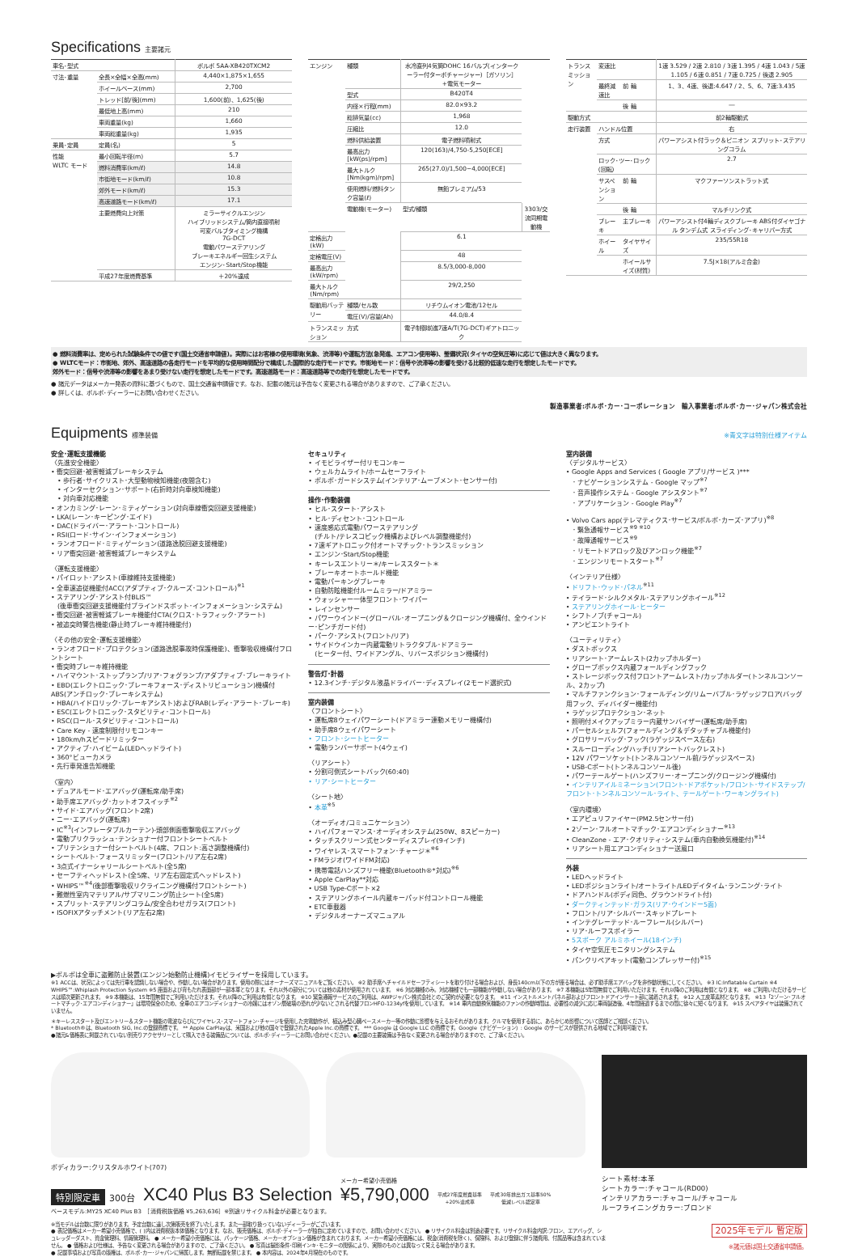Specifications 主要諸元
| 車名･型式 | | ボルボ 5AA-XB420TXCM2 |
| 寸法･重量 | 全長×全幅×全高(mm) | 4,440×1,875×1,655 |
| | ホイールベース(mm) | 2,700 |
| | トレッド[前/後](mm) | 1,600(前)、1,625(後) |
| | 最低地上高(mm) | 210 |
| | 車両重量(kg) | 1,660 |
| | 車両総重量(kg) | 1,935 |
| 乗員･定員 | 定員(名) | 5 |
| 性能 WLTC モード | 最小回転半径(m) | 5.7 |
| | 燃料消費率(km/ℓ) | 14.8 |
| | 市街地モード(km/ℓ) | 10.8 |
| | 郊外モード(km/ℓ) | 15.3 |
| | 高速道路モード(km/ℓ) | 17.1 |
| | 主要燃費向上対策 | ミラーサイクルエンジン ハイブリッドシステム/筒内直接噴射 可変バルブタイミング機構 7G-DCT 電動パワーステアリング ブレーキエネルギー回生システム エンジン･Start/Stop機能 |
| | 平成27年度燃費基準 | ＋20%達成 |
| エンジン | 種類 | 水冷直列4気筒DOHC 16バルブ(インタークーラー付ターボチャージャー)［ガソリン］+電気モーター | |
| | 型式 | B420T4 | |
| | 内径×行程(mm) | 82.0×93.2 | |
| | 総排気量(cc) | 1,968 | |
| | 圧縮比 | 12.0 | |
| | 燃料供給装置 | 電子燃料噴射式 | |
| | 最高出力[kW(ps)/rpm] | 120(163)/4,750-5,250[ECE] | |
| | 最大トルク[Nm(kgm)/rpm] | 265(27.0)/1,500−4,000[ECE] | |
| | 使用燃料/燃料タンク容量(ℓ) | 無鉛プレミアム/53 | |
| | 電動機(モーター) | 型式/種類 | 3303/交流同期電動機 |
| 定格出力(kW) | | 6.1 | |
| 定格電圧(V) | | 48 | |
| 最高出力(kW/rpm) | | 8.5/3,000-8,000 | |
| 最大トルク(Nm/rpm) | | 29/2,250 | |
| 駆動用バッテリー | 種類/セル数 | リチウムイオン電池/12セル | |
| | 電圧(V)/容量(Ah) | 44.0/8.4 | |
| トランスミッション | 方式 | 電子制御前進7速A/T(7G-DCT)ギアトロニック | |
| トランスミッション | 変速比 | | 1速 3.529 / 2速 2.810 / 3速 1.395 / 4速 1.043 / 5速 1.105 / 6速 0.851 / 7速 0.725 / 後退 2.905 |
| | 最終減速比 | 前 輪 | 1、3、4速、後退:4.647 / 2、5、6、7速:3.435 |
| | | 後 輪 | ― |
| 駆動方式 | | | 前2輪駆動式 |
| 走行装置 | ハンドル位置 | | 右 |
| | 方式 | | パワーアシスト付ラック＆ピニオン スプリット･ステアリングコラム |
| | ロック･ツー･ロック(回転) | | 2.7 |
| | サスペンション | 前 輪 | マクファーソンストラット式 |
| | | 後 輪 | マルチリンク式 |
| | ブレーキ | 主ブレーキ | パワーアシスト付4輪ディスクブレーキ ABS付ダイヤゴナル タンデム式 スライディング･キャリパー方式 |
| | ホイール | タイヤサイズ | 235/55R18 |
| | | ホイールサイズ(材質) | 7.5J×18(アルミ合金) |
● 燃料消費率は、定められた試験条件での値です(国土交通省申請値)。実際にはお客様の使用環境(気象、渋滞等)や運転方法(急発進、エアコン使用等)、整備状況(タイヤの空気圧等)に応じて値は大きく異なります。
● WLTCモード：市街地、郊外、高速道路の各走行モードを平均的な使用時間配分で構成した国際的な走行モードです。市街地モード：信号や渋滞等の影響を受ける比較的低速な走行を想定したモードです。
郊外モード：信号や渋滞等の影響をあまり受けない走行を想定したモードです。高速道路モード：高速道路等での走行を想定したモードです。
● 諸元データはメーカー発表の資料に基づくもので、国土交通省申請値です。なお、記載の諸元は予告なく変更される場合がありますので、ご了承ください。
● 詳しくは、ボルボ･ディーラーにお問い合わせください。
製造事業者:ボルボ･カー･コーポレーション　輸入事業者:ボルボ･カー･ジャパン株式会社
Equipments 標準装備 ※青文字は特別仕様アイテム
安全･運転支援機能
〈先進安全機能〉
• 衝突回避･被害軽減ブレーキシステム
　• 歩行者･サイクリスト･大型動物検知機能(夜間含む)
　• インターセクション･サポート(右折時対向車検知機能)
　• 対向車対応機能
• オンカミング･レーン･ミティゲーション(対向車線衝突回避支援機能)
• LKA(レーン･キーピング･エイド)
• DAC(ドライバー･アラート･コントロール)
• RSI(ロード･サイン･インフォメーション)
• ランオフロード･ミティゲーション(道路逸脱回避支援機能)
• リア衝突回避･被害軽減ブレーキシステム
〈運転支援機能〉
• パイロット･アシスト(車線維持支援機能)
• 全車速追従機能付ACC(アダプティブ･クルーズ･コントロール)<sup>※1</sup>
• ステアリング･アシスト付BLIS™
　(後車衝突回避支援機能付ブラインドスポット･インフォメーション･システム)
• 衝突回避･被害軽減ブレーキ機能付CTA(クロス･トラフィック･アラート)
• 被追突時警告機能(静止時ブレーキ維持機能付)
〈その他の安全･運転支援機能〉
• ランオフロード･プロテクション(道路逸脱事故時保護機能)、衝撃吸収機構付フロントシート
• 衝突時ブレーキ維持機能
• ハイマウント･ストップランプ/リア･フォグランプ/アダプティブ･ブレーキライト
• EBD(エレクトロニック･ブレーキフォース･ディストリビューション)機構付ABS(アンチロック･ブレーキシステム)
• HBA(ハイドロリック･ブレーキアシスト)およびRAB(レディ･アラート･ブレーキ)
• ESC(エレクトロニック･スタビリティ･コントロール)
• RSC(ロール･スタビリティ･コントロール)
• Care Key - 速度制限付リモコンキー
• 180km/hスピードリミッター
• アクティブ･ハイビーム(LEDヘッドライト)
• 360°ビューカメラ
• 先行車発進告知機能
〈室内〉
• デュアルモード･エアバッグ(運転席/助手席)
• 助手席エアバッグ･カットオフスイッチ<sup>※2</sup>
• サイド･エアバッグ(フロント2席)
• ニー･エアバッグ(運転席)
• IC<sup>※3</sup>(インフレータブルカーテン)-頭部側面衝撃吸収エアバッグ
• 電動プリクラッシュ･テンショナー付フロントシートベルト
• プリテンショナー付シートベルト(4席、フロント:高さ調整機構付)
• シートベルト･フォースリミッター(フロント/リア左右2席)
• 3点式イナーシャリールシートベルト(全5席)
• セーフティヘッドレスト(全5席、リア左右固定式ヘッドレスト)
• WHIPS™<sup>※4</sup>(後部衝撃吸収リクライニング機構付フロントシート)
• 難燃性室内マテリアル/サブマリニング防止シート(全5席)
• スプリット･ステアリングコラム/安全合わせガラス(フロント)
• ISOFIXアタッチメント(リア左右2席)
セキュリティ
• イモビライザー付リモコンキー
• ウェルカムライト/ホームセーフライト
• ボルボ･ガードシステム(インテリア･ムーブメント･センサー付)
操作･作動装備
• ヒル･スタート･アシスト
• ヒル･ディセント･コントロール
• 速度感応式電動パワーステアリング
　(チルト/テレスコピック機構およびレベル調整機能付)
• 7速ギアトロニック付オートマチック･トランスミッション
• エンジン･Start/Stop機能
• キーレスエントリー＊/キーレススタート＊
• ブレーキオートホールド機能
• 電動パーキングブレーキ
• 自動防眩機能付ルームミラー/ドアミラー
• ウォッシャー一体型フロント･ワイパー
• レインセンサー
• パワーウインドー(グローバル･オープニング＆クロージング機構付、全ウインドー･ピンチガード付)
• パーク･アシスト(フロント/リア)
• サイドウインカー内蔵電動リトラクタブル･ドアミラー
　(ヒーター付、ワイドアングル、リバースポジション機構付)
警告灯･計器
• 12.3インチ･デジタル液晶ドライバー･ディスプレイ(2モード選択式)
室内装備
〈フロントシート〉
• 運転席8ウェイパワーシート(ドアミラー連動メモリー機構付)
• 助手席8ウェイパワーシート
• フロント･シートヒーター
• 電動ランバーサポート(4ウェイ)
〈リアシート〉
• 分割可倒式シートバック(60:40)
• リア･シートヒーター
〈シート地〉
• 本革<sup>※5</sup>
〈オーディオ/コミュニケーション〉
• ハイパフォーマンス･オーディオシステム(250W、8スピーカー)
• タッチスクリーン式センターディスプレイ(9インチ)
• ワイヤレス･スマートフォン･チャージ＊<sup>※6</sup>
• FMラジオ(ワイドFM対応)
• 携帯電話ハンズフリー機能(Bluetooth®*対応)<sup>※6</sup>
• Apple CarPlay**対応
• USB Type-Cポート×2
• ステアリングホイール内蔵キーパッド付コントロール機能
• ETC車載器
• デジタルオーナーズマニュアル
室内装備
〈デジタルサービス〉
• Google Apps and Services ( Google アプリ/サービス )***
　･ ナビゲーションシステム - Google マップ<sup>※7</sup>
　･ 音声操作システム - Google アシスタント<sup>※7</sup>
　･ アプリケーション - Google Play<sup>※7</sup>
• Volvo Cars app(テレマティクス･サービス/ボルボ･カーズ･アプリ)<sup>※8</sup>
　･ 緊急通報サービス<sup>※9 ※10</sup>
　･ 故障通報サービス<sup>※9</sup>
　･ リモートドアロック及びアンロック機能<sup>※7</sup>
　･ エンジンリモートスタート<sup>※7</sup>
〈インテリア仕様〉
• ドリフト･ウッド･パネル<sup>※11</sup>
• テイラード･シルクメタル･ステアリングホイール<sup>※12</sup>
• ステアリングホイール･ヒーター
• シフトノブ(チャコール)
• アンビエントライト
〈ユーティリティ〉
• ダストボックス
• リアシート･アームレスト(2カップホルダー)
• グローブボックス内蔵フォールディングフック
• ストレージボックス付フロントアームレスト/カップホルダー(トンネルコンソール、2カップ)
• マルチファンクション･フォールディング/リムーバブル･ラゲッジフロア(バッグ用フック、ディバイダー機能付)
• ラゲッジプロテクション･ネット
• 照明付メイクアップミラー内蔵サンバイザー(運転席/助手席)
• パーセルシェルフ(フォールディング＆デタッチャブル機能付)
• グロサリーバッグ･フック(ラゲッジスペース左右)
• スルーローディングハッチ(リアシートバックレスト)
• 12V パワーソケット(トンネルコンソール前/ラゲッジスペース)
• USB-Cポート(トンネルコンソール後)
• パワーテールゲート(ハンズフリー･オープニング/クロージング機構付)
• インテリアイルミネーション(フロント･ドアポケット/フロント･サイドステップ/フロント･トンネルコンソール･ライト、テールゲート･ワーキングライト)
〈室内環境〉
• エアピュリファイヤー(PM2.5センサー付)
• 2ゾーン･フルオートマチック･エアコンディショナー<sup>※13</sup>
• CleanZone - エア･クオリティ･システム(車内自動換気機能付)<sup>※14</sup>
• リアシート用エアコンディショナー送風口
外装
• LEDヘッドライト
• LEDポジションライト/オートライト/LEDデイタイム･ランニング･ライト
• ドアハンドル(ボディ同色、グラウンドライト付)
• ダークティンテッド･ガラス(リア･ウインドー5面)
• フロント/リア･シルバー･スキッドプレート
• インテグレーテッド･ルーフレール(シルバー)
• リア･ルーフスポイラー
• 5スポーク アルミホイール(18インチ)
• タイヤ空気圧モニタリングシステム
• パンクリペアキット(電動コンプレッサー付)<sup>※15</sup>
▶ボルボは全車に盗難防止装置(エンジン始動防止機構)イモビライザーを採用しています。
※1 ACCは、状況によっては先行車を認識しない場合や、作動しない場合があります。使用の際にはオーナーズマニュアルをご覧ください。 ※2 助手席へチャイルドセーフティシートを取り付ける場合および、身長140cm以下の方が座る場合は、必ず助手席エアバッグを非作動状態にしてください。 ※3 IC:Inflatable Curtain ※4 WHIPS™:Whiplash Protection System ※5 座面および背もたれ表面部が一部本革となります。それ以外の部分については他の素材が使用されています。 ※6 対応機種のみ。対応機種でも一部機能が作動しない場合があります。 ※7 本機能は5年間無償でご利用いただけます。それ以降のご利用は有償となります。 ※8 ご利用いただけるサービスは順次更新されます。 ※9 本機能は、15年間無償でご利用いただけます。それ以降のご利用は有償となります。 ※10 緊急通報サービスのご利用は、AWPジャパン株式会社とのご契約が必要となります。 ※11 インストルメントパネル部およびフロントドアインサート部に装着されます。 ※12 人工皮革素材となります。 ※13「2ゾーン･フルオートマチック･エアコンディショナー」は環境保全のため、全車のエアコンディショナーの冷媒にはオゾン層破壊の恐れが少ないとされる代替フロンHFO-1234yfを使用しています。 ※14 車内自動換気機能のファンの作動時間は、必要性の減少に応じ車両製造後、4年間経過するまでの間に徐々に短くなります。 ※15 スペアタイヤは装備されていません。
＊キーレススタート及びエントリー＆スタート機能の電波ならびにワイヤレス･スマートフォン･チャージを使用した充電動作が、植込み型心臓ペースメーカー等の作動に影響を与えるおそれがあります。クルマを使用する前に、あらかじめ影響について医師とご相談ください。
* Bluetooth®は、Bluetooth SIG, Inc.の登録商標です。 ** Apple CarPlayは、米国および他の国々で登録されたApple Inc.の商標です。 *** Google は Google LLC の商標です。Google（ナビゲーション）: Google のサービスが提供される地域でご利用可能です。
●諸元&価格表に掲載されていない別売りアクセサリーとして購入できる装備品については、ボルボ･ディーラーにお問い合わせください。●記載の主要装備は予告なく変更される場合がありますので、ご了承ください。
ボディカラー:クリスタルホワイト(707)
特別限定車 300台
XC40 Plus B3 Selection
メーカー希望小売価格
¥5,790,000
平成27年度燃費基準
+20%達成車
平成30年排出ガス基準50%
低減レベル認定車
ベースモデル:MY25 XC40 Plus B3　［消費税抜価格 ¥5,263,636］※別途リサイクル料金が必要となります。
シート素材:本革
シートカラー:チャコール(RD00)
インテリアカラー:チャコール/チャコール
ルーフライニングカラー:ブロンド
※当モデルは台数に限りがあります。予定台数に達し次第販売を終了いたします。また一部取り扱っていないディーラーがございます。
● 表記価格はメーカー希望小売価格で、( )内は消費税抜本体価格となります。なお、販売価格は、ボルボ･ディーラーが独自に定めていますので、お問い合わせください。 ● リサイクル料金は別途必要です。リサイクル料金内訳:フロン、エアバッグ、シュレッダーダスト、資金管理料、情報管理料。 ● メーカー希望小売価格には、パッケージ価格、メーカーオプション価格が含まれております。メーカー希望小売価格には、税金(消費税を除く)、保険料、および登録に伴う諸費用、付属品等は含まれていません。 ● 価格および仕様は、予告なく変更される場合がありますので、ご了承ください。 ● 写真は撮影条件･印刷インキ･モニターの関係により、実際のものとは異なって見える場合があります。
● 記載事項および写真の版権は、ボルボ･カー･ジャパンに帰属します。無断転載を禁じます。 ● 本内容は、2024年4月現在のものです。
2025年モデル 暫定版
※諸元値は国土交通省申請値。